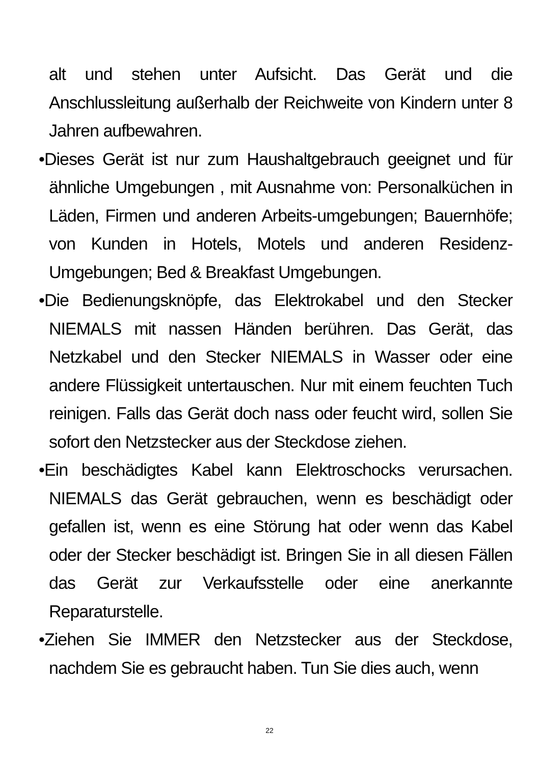alt und stehen unter Aufsicht. Das Gerät und die Anschlussleitung außerhalb der Reichweite von Kindern unter 8 Jahren aufbewahren.
•Dieses Gerät ist nur zum Haushaltgebrauch geeignet und für ähnliche Umgebungen , mit Ausnahme von: Personalküchen in Läden, Firmen und anderen Arbeits-umgebungen; Bauernhöfe; von Kunden in Hotels, Motels und anderen Residenz-Umgebungen; Bed & Breakfast Umgebungen.
•Die Bedienungsknöpfe, das Elektrokabel und den Stecker NIEMALS mit nassen Händen berühren. Das Gerät, das Netzkabel und den Stecker NIEMALS in Wasser oder eine andere Flüssigkeit untertauschen. Nur mit einem feuchten Tuch reinigen. Falls das Gerät doch nass oder feucht wird, sollen Sie sofort den Netzstecker aus der Steckdose ziehen.
•Ein beschädigtes Kabel kann Elektroschocks verursachen. NIEMALS das Gerät gebrauchen, wenn es beschädigt oder gefallen ist, wenn es eine Störung hat oder wenn das Kabel oder der Stecker beschädigt ist. Bringen Sie in all diesen Fällen das Gerät zur Verkaufsstelle oder eine anerkannte Reparaturstelle.
•Ziehen Sie IMMER den Netzstecker aus der Steckdose, nachdem Sie es gebraucht haben. Tun Sie dies auch, wenn
22